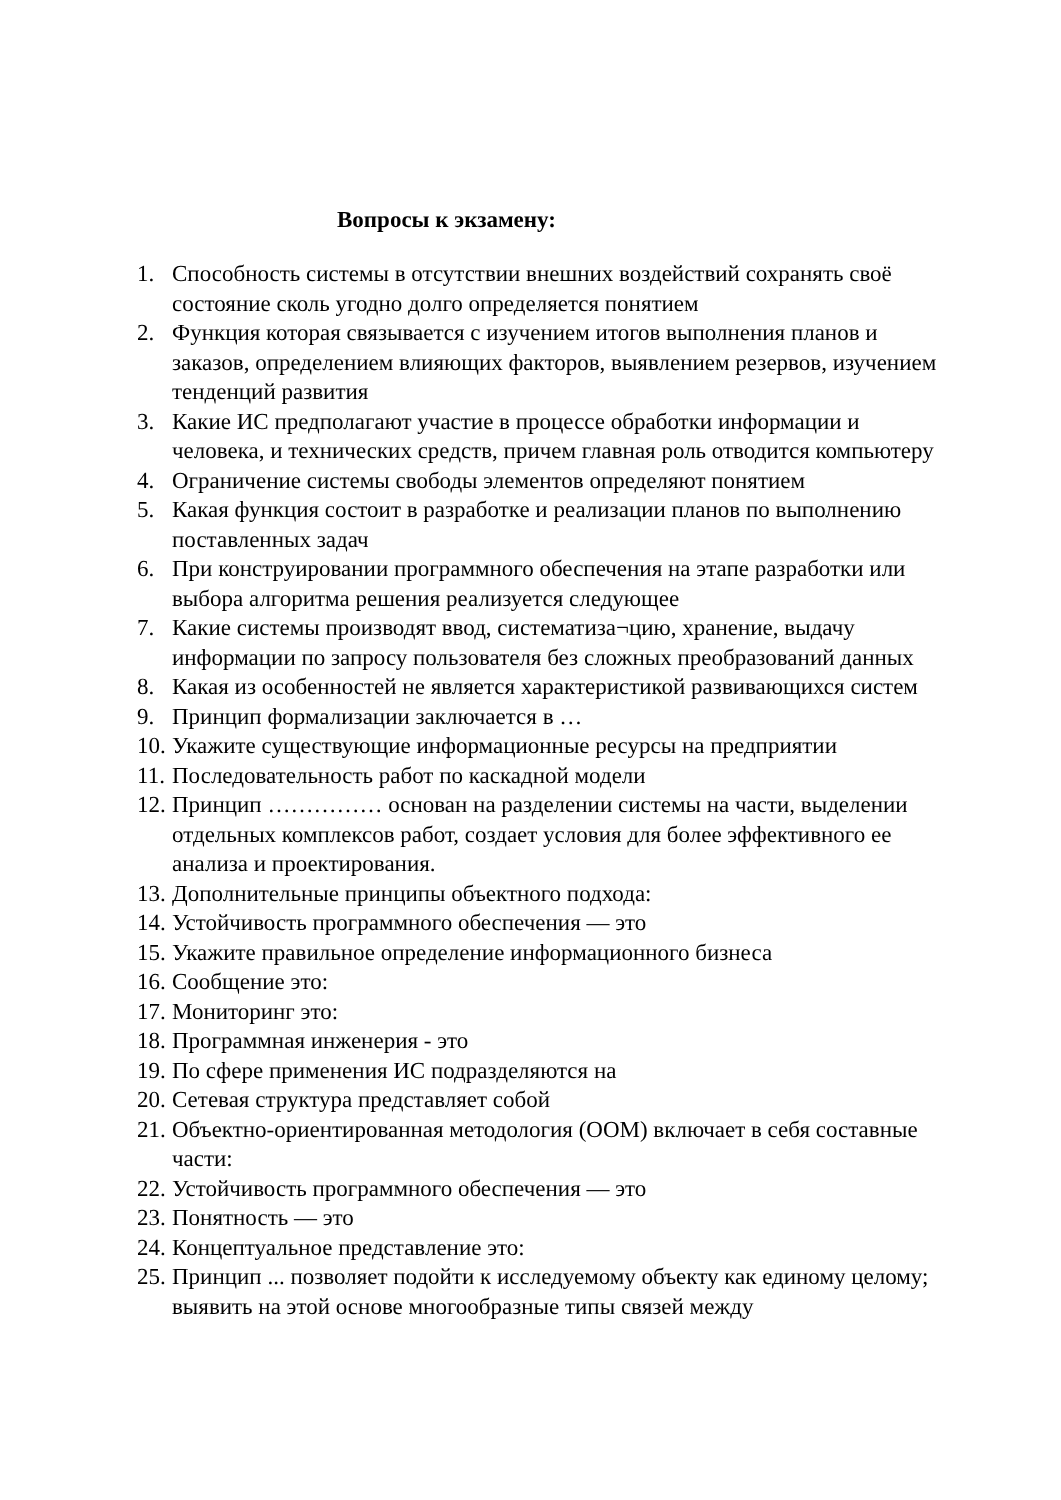Вопросы к экзамену:
1. Способность системы в отсутствии внешних воздействий сохранять своё состояние сколь угодно долго определяется понятием
2. Функция которая связывается с изучением итогов выполнения планов и заказов, определением влияющих факторов, выявлением резервов, изучением тенденций развития
3. Какие ИС предполагают участие в процессе обработки информации и человека, и технических средств, причем главная роль отводится компьютеру
4. Ограничение системы свободы элементов определяют понятием
5. Какая функция состоит в разработке и реализации планов по выполнению поставленных задач
6. При конструировании программного обеспечения на этапе разработки или выбора алгоритма решения реализуется следующее
7. Какие системы производят ввод, систематиза¬цию, хранение, выдачу информации по запросу пользователя без сложных преобразований данных
8. Какая из особенностей не является характеристикой развивающихся систем
9. Принцип формализации заключается в …
10. Укажите существующие информационные ресурсы на предприятии
11. Последовательность работ по каскадной модели
12. Принцип …………… основан на разделении системы на части, выделении отдельных комплексов работ, создает условия для более эффективного ее анализа и проектирования.
13. Дополнительные принципы объектного подхода:
14. Устойчивость программного обеспечения — это
15. Укажите правильное определение информационного бизнеса
16. Сообщение это:
17. Мониторинг это:
18. Программная инженерия - это
19. По сфере применения ИС подразделяются на
20. Сетевая структура представляет собой
21. Объектно-ориентированная методология (ООМ) включает в себя составные части:
22. Устойчивость программного обеспечения — это
23. Понятность — это
24. Концептуальное представление это:
25. Принцип ... позволяет подойти к исследуемому объекту как единому целому; выявить на этой основе многообразные типы связей между